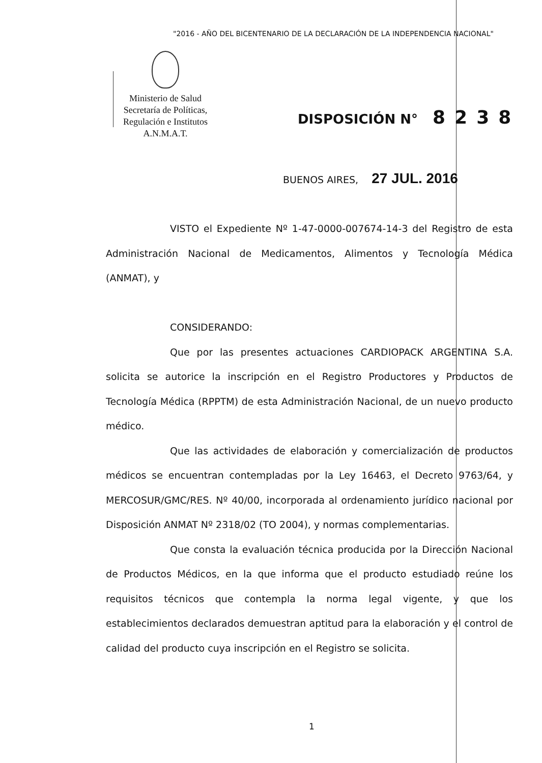"2016 - AÑO DEL BICENTENARIO DE LA DECLARACIÓN DE LA INDEPENDENCIA NACIONAL"
Ministerio de Salud
Secretaría de Políticas,
Regulación e Institutos
A.N.M.A.T.
DISPOSICIÓN N° 8238
BUENOS AIRES, 27 JUL. 2016
VISTO el Expediente Nº 1-47-0000-007674-14-3 del Registro de esta Administración Nacional de Medicamentos, Alimentos y Tecnología Médica (ANMAT), y
CONSIDERANDO:
Que por las presentes actuaciones CARDIOPACK ARGENTINA S.A. solicita se autorice la inscripción en el Registro Productores y Productos de Tecnología Médica (RPPTM) de esta Administración Nacional, de un nuevo producto médico.
Que las actividades de elaboración y comercialización de productos médicos se encuentran contempladas por la Ley 16463, el Decreto 9763/64, y MERCOSUR/GMC/RES. Nº 40/00, incorporada al ordenamiento jurídico nacional por Disposición ANMAT Nº 2318/02 (TO 2004), y normas complementarias.
Que consta la evaluación técnica producida por la Dirección Nacional de Productos Médicos, en la que informa que el producto estudiado reúne los requisitos técnicos que contempla la norma legal vigente, y que los establecimientos declarados demuestran aptitud para la elaboración y el control de calidad del producto cuya inscripción en el Registro se solicita.
1